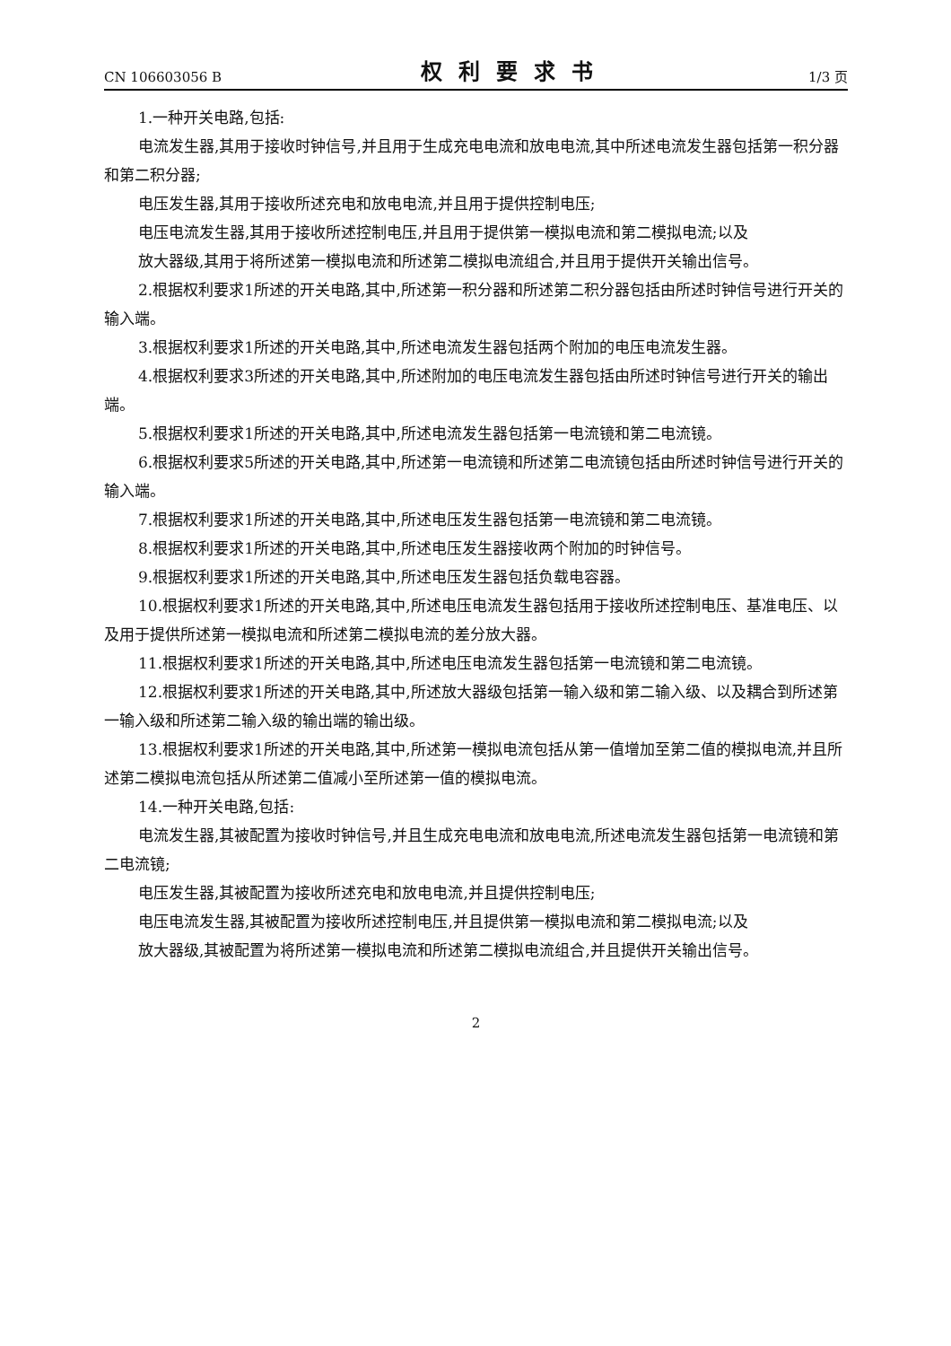CN 106603056 B 权利要求书 1/3 页
1.一种开关电路,包括:
电流发生器,其用于接收时钟信号,并且用于生成充电电流和放电电流,其中所述电流发生器包括第一积分器和第二积分器;
电压发生器,其用于接收所述充电和放电电流,并且用于提供控制电压;
电压电流发生器,其用于接收所述控制电压,并且用于提供第一模拟电流和第二模拟电流;以及
放大器级,其用于将所述第一模拟电流和所述第二模拟电流组合,并且用于提供开关输出信号。
2.根据权利要求1所述的开关电路,其中,所述第一积分器和所述第二积分器包括由所述时钟信号进行开关的输入端。
3.根据权利要求1所述的开关电路,其中,所述电流发生器包括两个附加的电压电流发生器。
4.根据权利要求3所述的开关电路,其中,所述附加的电压电流发生器包括由所述时钟信号进行开关的输出端。
5.根据权利要求1所述的开关电路,其中,所述电流发生器包括第一电流镜和第二电流镜。
6.根据权利要求5所述的开关电路,其中,所述第一电流镜和所述第二电流镜包括由所述时钟信号进行开关的输入端。
7.根据权利要求1所述的开关电路,其中,所述电压发生器包括第一电流镜和第二电流镜。
8.根据权利要求1所述的开关电路,其中,所述电压发生器接收两个附加的时钟信号。
9.根据权利要求1所述的开关电路,其中,所述电压发生器包括负载电容器。
10.根据权利要求1所述的开关电路,其中,所述电压电流发生器包括用于接收所述控制电压、基准电压、以及用于提供所述第一模拟电流和所述第二模拟电流的差分放大器。
11.根据权利要求1所述的开关电路,其中,所述电压电流发生器包括第一电流镜和第二电流镜。
12.根据权利要求1所述的开关电路,其中,所述放大器级包括第一输入级和第二输入级、以及耦合到所述第一输入级和所述第二输入级的输出端的输出级。
13.根据权利要求1所述的开关电路,其中,所述第一模拟电流包括从第一值增加至第二值的模拟电流,并且所述第二模拟电流包括从所述第二值减小至所述第一值的模拟电流。
14.一种开关电路,包括:
电流发生器,其被配置为接收时钟信号,并且生成充电电流和放电电流,所述电流发生器包括第一电流镜和第二电流镜;
电压发生器,其被配置为接收所述充电和放电电流,并且提供控制电压;
电压电流发生器,其被配置为接收所述控制电压,并且提供第一模拟电流和第二模拟电流;以及
放大器级,其被配置为将所述第一模拟电流和所述第二模拟电流组合,并且提供开关输出信号。
2